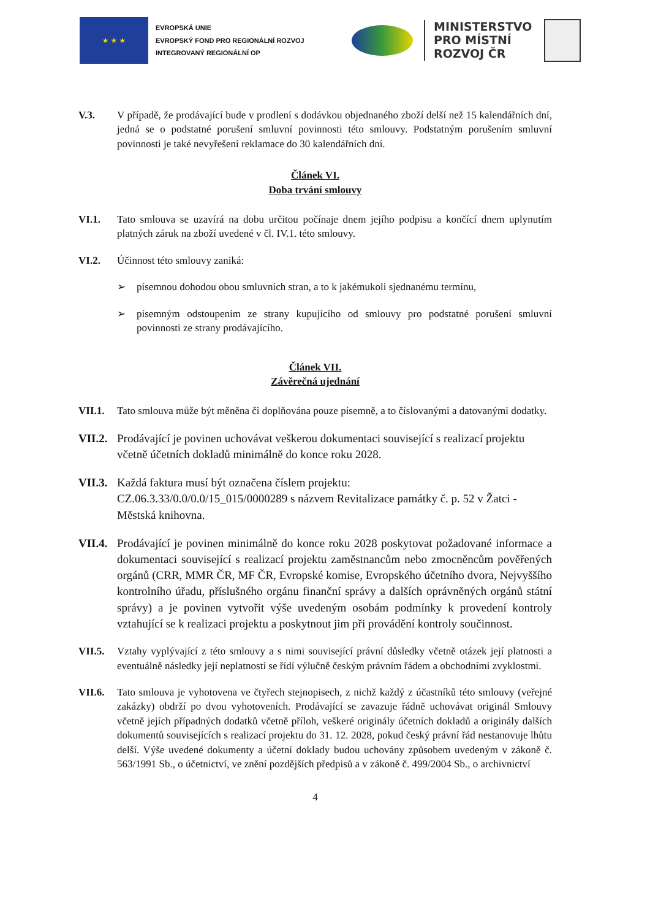★ ★ ★
EVROPSKÁ UNIE
EVROPSKÝ FOND PRO REGIONÁLNÍ ROZVOJ
INTEGROVANÝ REGIONÁLNÍ OP
MINISTERSTVO
PRO MÍSTNÍ
ROZVOJ ČR
V.3. V případě, že prodávající bude v prodlení s dodávkou objednaného zboží delší než 15 kalendářních dní, jedná se o podstatné porušení smluvní povinnosti této smlouvy. Podstatným porušením smluvní povinnosti je také nevyřešení reklamace do 30 kalendářních dní.
Článek VI.
Doba trvání smlouvy
VI.1. Tato smlouva se uzavírá na dobu určitou počínaje dnem jejího podpisu a končící dnem uplynutím platných záruk na zboží uvedené v čl. IV.1. této smlouvy.
VI.2. Účinnost této smlouvy zaniká:
➢ písemnou dohodou obou smluvních stran, a to k jakémukoli sjednanému termínu,
➢ písemným odstoupením ze strany kupujícího od smlouvy pro podstatné porušení smluvní povinnosti ze strany prodávajícího.
Článek VII.
Závěrečná ujednání
VII.1. Tato smlouva může být měněna či doplňována pouze písemně, a to číslovanými a datovanými dodatky.
VII.2.
Prodávající je povinen uchovávat veškerou dokumentaci související s realizací projektu včetně účetních dokladů minimálně do konce roku 2028.
VII.3.
Každá faktura musí být označena číslem projektu:
CZ.06.3.33/0.0/0.0/15_015/0000289 s názvem Revitalizace památky č. p. 52 v Žatci - Městská knihovna.
VII.4.
Prodávající je povinen minimálně do konce roku 2028 poskytovat požadované informace a dokumentaci související s realizací projektu zaměstnancům nebo zmocněncům pověřených orgánů (CRR, MMR ČR, MF ČR, Evropské komise, Evropského účetního dvora, Nejvyššího kontrolního úřadu, příslušného orgánu finanční správy a dalších oprávněných orgánů státní správy) a je povinen vytvořit výše uvedeným osobám podmínky k provedení kontroly vztahující se k realizaci projektu a poskytnout jim při provádění kontroly součinnost.
VII.5. Vztahy vyplývající z této smlouvy a s nimi související právní důsledky včetně otázek její platnosti a eventuálně následky její neplatnosti se řídí výlučně českým právním řádem a obchodními zvyklostmi.
VII.6. Tato smlouva je vyhotovena ve čtyřech stejnopisech, z nichž každý z účastníků této smlouvy (veřejné zakázky) obdrží po dvou vyhotoveních. Prodávající se zavazuje řádně uchovávat originál Smlouvy včetně jejích případných dodatků včetně příloh, veškeré originály účetních dokladů a originály dalších dokumentů souvisejících s realizací projektu do 31. 12. 2028, pokud český právní řád nestanovuje lhůtu delší. Výše uvedené dokumenty a účetní doklady budou uchovány způsobem uvedeným v zákoně č. 563/1991 Sb., o účetnictví, ve znění pozdějších předpisů a v zákoně č. 499/2004 Sb., o archivnictví
4